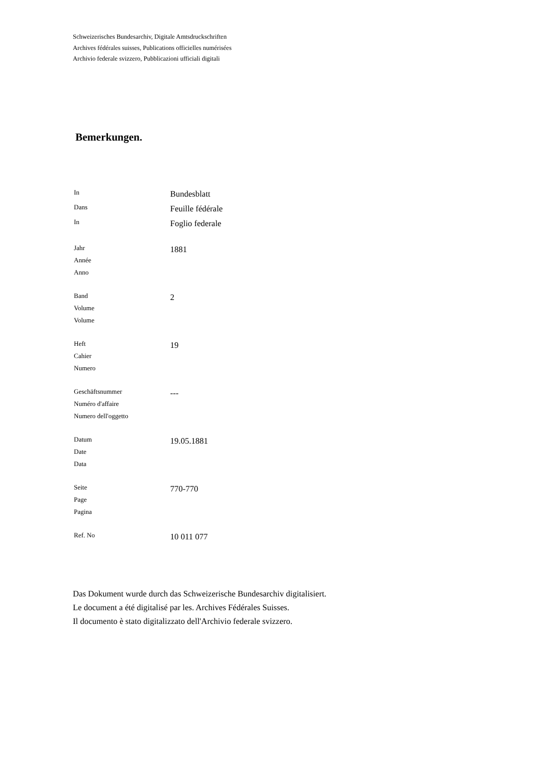Schweizerisches Bundesarchiv, Digitale Amtsdruckschriften
Archives fédérales suisses, Publications officielles numérisées
Archivio federale svizzero, Pubblicazioni ufficiali digitali
Bemerkungen.
In
Bundesblatt
Dans
Feuille fédérale
In
Foglio federale
Jahr
Année
Anno
1881
Band
Volume
Volume
2
Heft
Cahier
Numero
19
Geschäftsnummer
Numéro d'affaire
Numero dell'oggetto
---
Datum
Date
Data
19.05.1881
Seite
Page
Pagina
770-770
Ref. No
10 011 077
Das Dokument wurde durch das Schweizerische Bundesarchiv digitalisiert.
Le document a été digitalisé par les. Archives Fédérales Suisses.
Il documento è stato digitalizzato dell'Archivio federale svizzero.